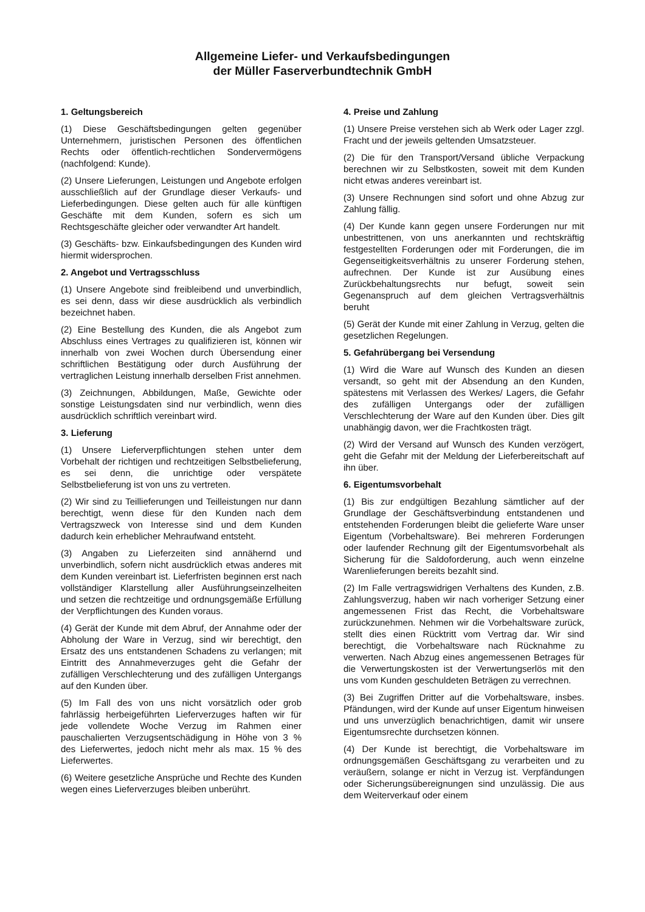Allgemeine Liefer- und Verkaufsbedingungen
der Müller Faserverbundtechnik GmbH
1. Geltungsbereich
(1) Diese Geschäftsbedingungen gelten gegenüber Unternehmern, juristischen Personen des öffentlichen Rechts oder öffentlich-rechtlichen Sondervermögens (nachfolgend: Kunde).
(2) Unsere Lieferungen, Leistungen und Angebote erfolgen ausschließlich auf der Grundlage dieser Verkaufs- und Lieferbedingungen. Diese gelten auch für alle künftigen Geschäfte mit dem Kunden, sofern es sich um Rechtsgeschäfte gleicher oder verwandter Art handelt.
(3) Geschäfts- bzw. Einkaufsbedingungen des Kunden wird hiermit widersprochen.
2. Angebot und Vertragsschluss
(1) Unsere Angebote sind freibleibend und unverbindlich, es sei denn, dass wir diese ausdrücklich als verbindlich bezeichnet haben.
(2) Eine Bestellung des Kunden, die als Angebot zum Abschluss eines Vertrages zu qualifizieren ist, können wir innerhalb von zwei Wochen durch Übersendung einer schriftlichen Bestätigung oder durch Ausführung der vertraglichen Leistung innerhalb derselben Frist annehmen.
(3) Zeichnungen, Abbildungen, Maße, Gewichte oder sonstige Leistungsdaten sind nur verbindlich, wenn dies ausdrücklich schriftlich vereinbart wird.
3. Lieferung
(1) Unsere Lieferverpflichtungen stehen unter dem Vorbehalt der richtigen und rechtzeitigen Selbstbelieferung, es sei denn, die unrichtige oder verspätete Selbstbelieferung ist von uns zu vertreten.
(2) Wir sind zu Teillieferungen und Teilleistungen nur dann berechtigt, wenn diese für den Kunden nach dem Vertragszweck von Interesse sind und dem Kunden dadurch kein erheblicher Mehraufwand entsteht.
(3) Angaben zu Lieferzeiten sind annähernd und unverbindlich, sofern nicht ausdrücklich etwas anderes mit dem Kunden vereinbart ist. Lieferfristen beginnen erst nach vollständiger Klarstellung aller Ausführungseinzelheiten und setzen die rechtzeitige und ordnungsgemäße Erfüllung der Verpflichtungen des Kunden voraus.
(4) Gerät der Kunde mit dem Abruf, der Annahme oder der Abholung der Ware in Verzug, sind wir berechtigt, den Ersatz des uns entstandenen Schadens zu verlangen; mit Eintritt des Annahmeverzuges geht die Gefahr der zufälligen Verschlechterung und des zufälligen Untergangs auf den Kunden über.
(5) Im Fall des von uns nicht vorsätzlich oder grob fahrlässig herbeigeführten Lieferverzuges haften wir für jede vollendete Woche Verzug im Rahmen einer pauschalierten Verzugsentschädigung in Höhe von 3 % des Lieferwertes, jedoch nicht mehr als max. 15 % des Lieferwertes.
(6) Weitere gesetzliche Ansprüche und Rechte des Kunden wegen eines Lieferverzuges bleiben unberührt.
4. Preise und Zahlung
(1) Unsere Preise verstehen sich ab Werk oder Lager zzgl. Fracht und der jeweils geltenden Umsatzsteuer.
(2) Die für den Transport/Versand übliche Verpackung berechnen wir zu Selbstkosten, soweit mit dem Kunden nicht etwas anderes vereinbart ist.
(3) Unsere Rechnungen sind sofort und ohne Abzug zur Zahlung fällig.
(4) Der Kunde kann gegen unsere Forderungen nur mit unbestrittenen, von uns anerkannten und rechtskräftig festgestellten Forderungen oder mit Forderungen, die im Gegenseitigkeitsverhältnis zu unserer Forderung stehen, aufrechnen. Der Kunde ist zur Ausübung eines Zurückbehaltungsrechts nur befugt, soweit sein Gegenanspruch auf dem gleichen Vertragsverhältnis beruht
(5) Gerät der Kunde mit einer Zahlung in Verzug, gelten die gesetzlichen Regelungen.
5. Gefahrübergang bei Versendung
(1) Wird die Ware auf Wunsch des Kunden an diesen versandt, so geht mit der Absendung an den Kunden, spätestens mit Verlassen des Werkes/ Lagers, die Gefahr des zufälligen Untergangs oder der zufälligen Verschlechterung der Ware auf den Kunden über. Dies gilt unabhängig davon, wer die Frachtkosten trägt.
(2) Wird der Versand auf Wunsch des Kunden verzögert, geht die Gefahr mit der Meldung der Lieferbereitschaft auf ihn über.
6. Eigentumsvorbehalt
(1) Bis zur endgültigen Bezahlung sämtlicher auf der Grundlage der Geschäftsverbindung entstandenen und entstehenden Forderungen bleibt die gelieferte Ware unser Eigentum (Vorbehaltsware). Bei mehreren Forderungen oder laufender Rechnung gilt der Eigentumsvorbehalt als Sicherung für die Saldoforderung, auch wenn einzelne Warenlieferungen bereits bezahlt sind.
(2) Im Falle vertragswidrigen Verhaltens des Kunden, z.B. Zahlungsverzug, haben wir nach vorheriger Setzung einer angemessenen Frist das Recht, die Vorbehaltsware zurückzunehmen. Nehmen wir die Vorbehaltsware zurück, stellt dies einen Rücktritt vom Vertrag dar. Wir sind berechtigt, die Vorbehaltsware nach Rücknahme zu verwerten. Nach Abzug eines angemessenen Betrages für die Verwertungskosten ist der Verwertungserlös mit den uns vom Kunden geschuldeten Beträgen zu verrechnen.
(3) Bei Zugriffen Dritter auf die Vorbehaltsware, insbes. Pfändungen, wird der Kunde auf unser Eigentum hinweisen und uns unverzüglich benachrichtigen, damit wir unsere Eigentumsrechte durchsetzen können.
(4) Der Kunde ist berechtigt, die Vorbehaltsware im ordnungsgemäßen Geschäftsgang zu verarbeiten und zu veräußern, solange er nicht in Verzug ist. Verpfändungen oder Sicherungsübereignungen sind unzulässig. Die aus dem Weiterverkauf oder einem